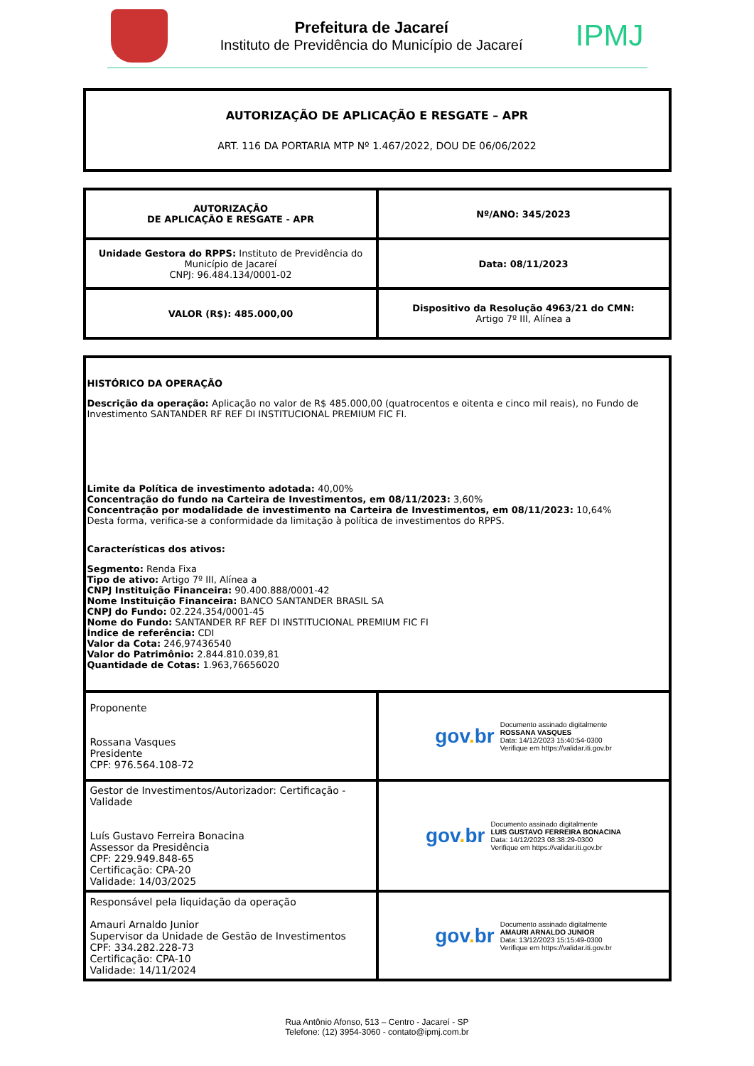Prefeitura de Jacareí
Instituto de Previdência do Município de Jacareí
IPMJ
AUTORIZAÇÃO DE APLICAÇÃO E RESGATE – APR
ART. 116 DA PORTARIA MTP Nº 1.467/2022, DOU DE 06/06/2022
| AUTORIZAÇÃO DE APLICAÇÃO E RESGATE - APR | Nº/ANO: 345/2023 |
| Unidade Gestora do RPPS: Instituto de Previdência do Município de Jacareí CNPJ: 96.484.134/0001-02 | Data: 08/11/2023 |
| VALOR (R$): 485.000,00 | Dispositivo da Resolução 4963/21 do CMN: Artigo 7º III, Alínea a |
| HISTÓRICO DA OPERAÇÃO Descrição da operação: Aplicação no valor de R$ 485.000,00 (quatrocentos e oitenta e cinco mil reais), no Fundo de Investimento SANTANDER RF REF DI INSTITUCIONAL PREMIUM FIC FI. Limite da Política de investimento adotada: 40,00% Concentração do fundo na Carteira de Investimentos, em 08/11/2023: 3,60% Concentração por modalidade de investimento na Carteira de Investimentos, em 08/11/2023: 10,64% Desta forma, verifica-se a conformidade da limitação à política de investimentos do RPPS. Características dos ativos: Segmento: Renda Fixa Tipo de ativo: Artigo 7º III, Alínea a CNPJ Instituição Financeira: 90.400.888/0001-42 Nome Instituição Financeira: BANCO SANTANDER BRASIL SA CNPJ do Fundo: 02.224.354/0001-45 Nome do Fundo: SANTANDER RF REF DI INSTITUCIONAL PREMIUM FIC FI Índice de referência: CDI Valor da Cota: 246,97436540 Valor do Patrimônio: 2.844.810.039,81 Quantidade de Cotas: 1.963,76656020 | |
| Proponente Rossana Vasques Presidente CPF: 976.564.108-72 | gov . br Documento assinado digitalmente ROSSANA VASQUES Data: 14/12/2023 15:40:54-0300 Verifique em https://validar.iti.gov.br |
| Gestor de Investimentos/Autorizador: Certificação - Validade Luís Gustavo Ferreira Bonacina Assessor da Presidência CPF: 229.949.848-65 Certificação: CPA-20 Validade: 14/03/2025 | gov . br Documento assinado digitalmente LUIS GUSTAVO FERREIRA BONACINA Data: 14/12/2023 08:38:29-0300 Verifique em https://validar.iti.gov.br |
| Responsável pela liquidação da operação Amauri Arnaldo Junior Supervisor da Unidade de Gestão de Investimentos CPF: 334.282.228-73 Certificação: CPA-10 Validade: 14/11/2024 | gov . br Documento assinado digitalmente AMAURI ARNALDO JUNIOR Data: 13/12/2023 15:15:49-0300 Verifique em https://validar.iti.gov.br |
Rua Antônio Afonso, 513 – Centro - Jacareí - SP
Telefone: (12) 3954-3060 - contato@ipmj.com.br